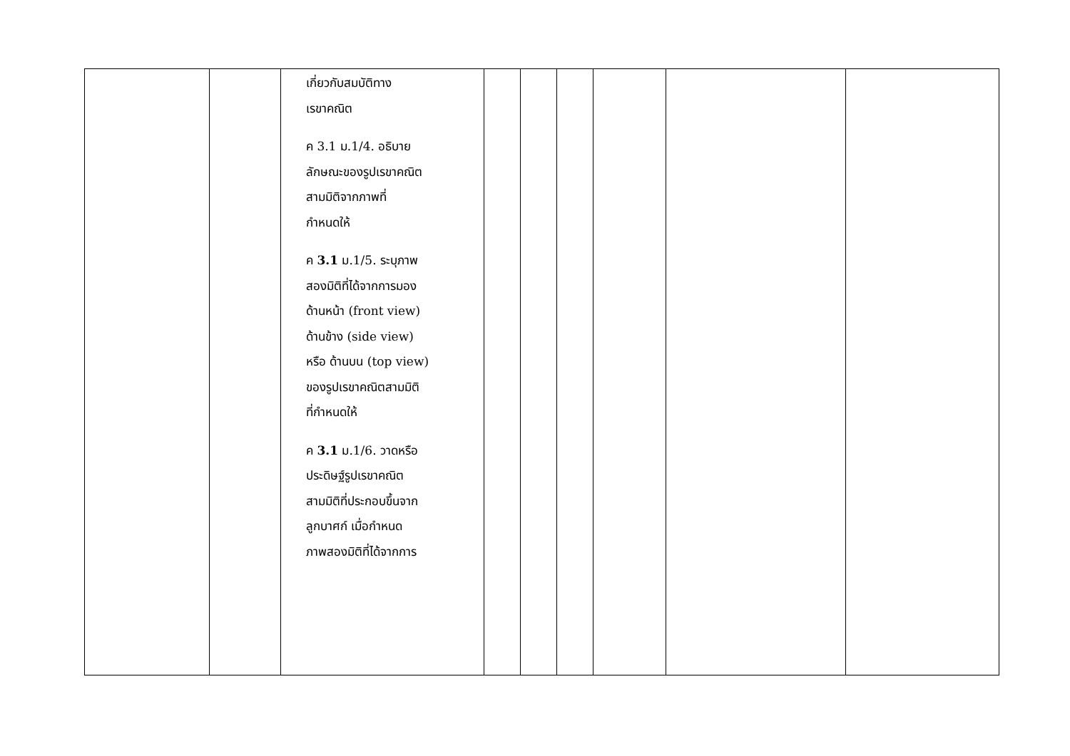| | | เกี่ยวกับสมบัติทาง เรขาคณิต ค 3.1 ม.1/4. อธิบาย ลักษณะของรูปเรขาคณิต สามมิติจากภาพที่ กำหนดให้ ค 3.1 ม.1/5. ระบุภาพ สองมิติที่ได้จากการมอง ด้านหน้า (front view) ด้านข้าง (side view) หรือ ด้านบน (top view) ของรูปเรขาคณิตสามมิติ ที่กำหนดให้ ค 3.1 ม.1/6. วาดหรือ ประดิษฐ์รูปเรขาคณิต สามมิติที่ประกอบขึ้นจาก ลูกบาศก์ เมื่อกำหนด ภาพสองมิติที่ได้จากการ | | | | | | |